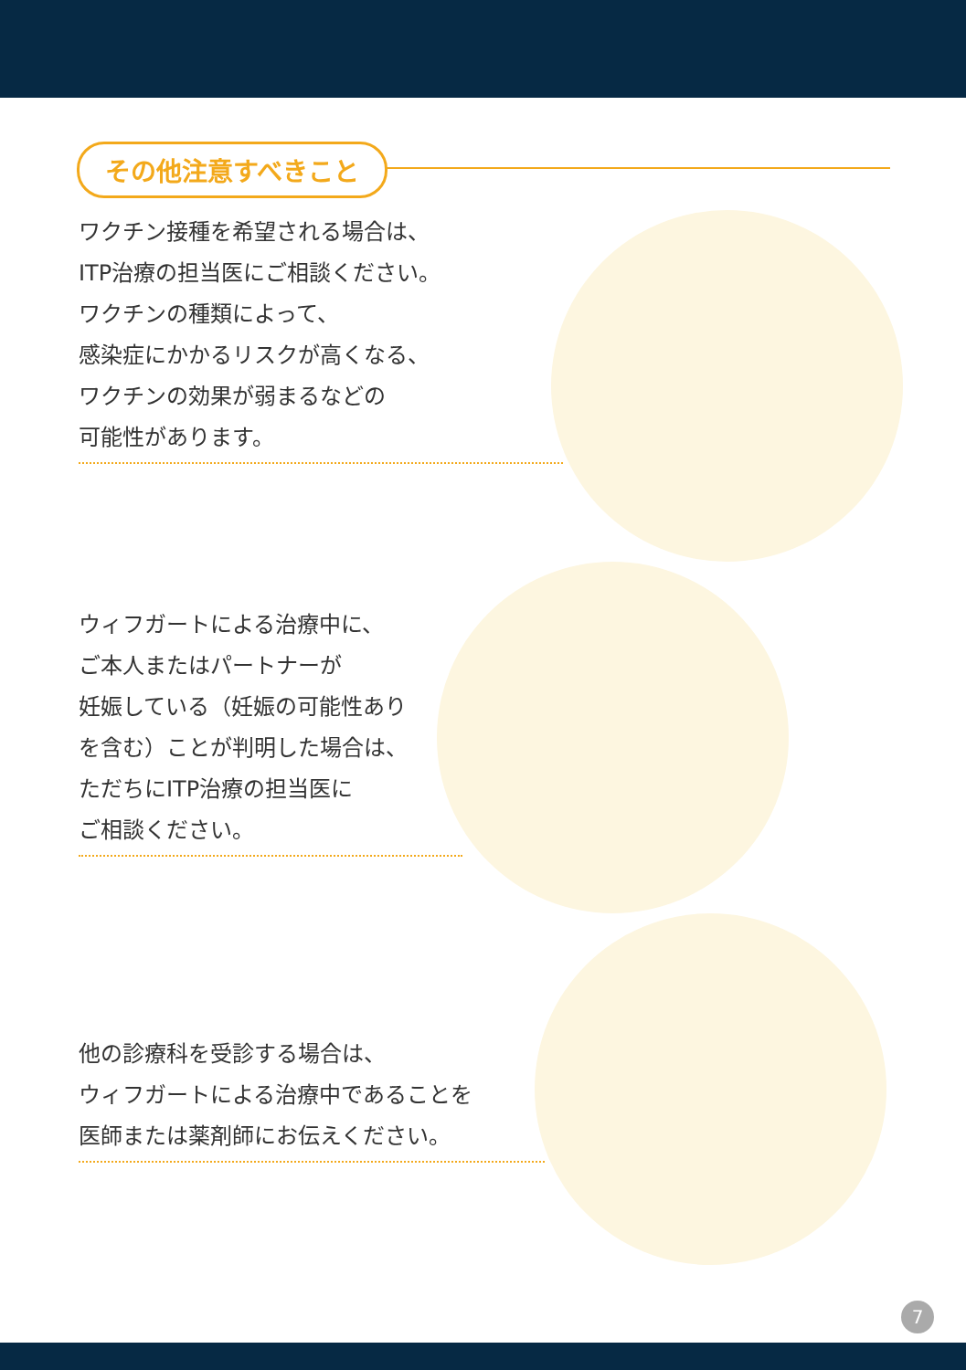その他注意すべきこと
ワクチン接種を希望される場合は、
ITP治療の担当医にご相談ください。
ワクチンの種類によって、
感染症にかかるリスクが高くなる、
ワクチンの効果が弱まるなどの
可能性があります。
ウィフガートによる治療中に、
ご本人またはパートナーが
妊娠している（妊娠の可能性あり
を含む）ことが判明した場合は、
ただちにITP治療の担当医に
ご相談ください。
他の診療科を受診する場合は、
ウィフガートによる治療中であることを
医師または薬剤師にお伝えください。
7